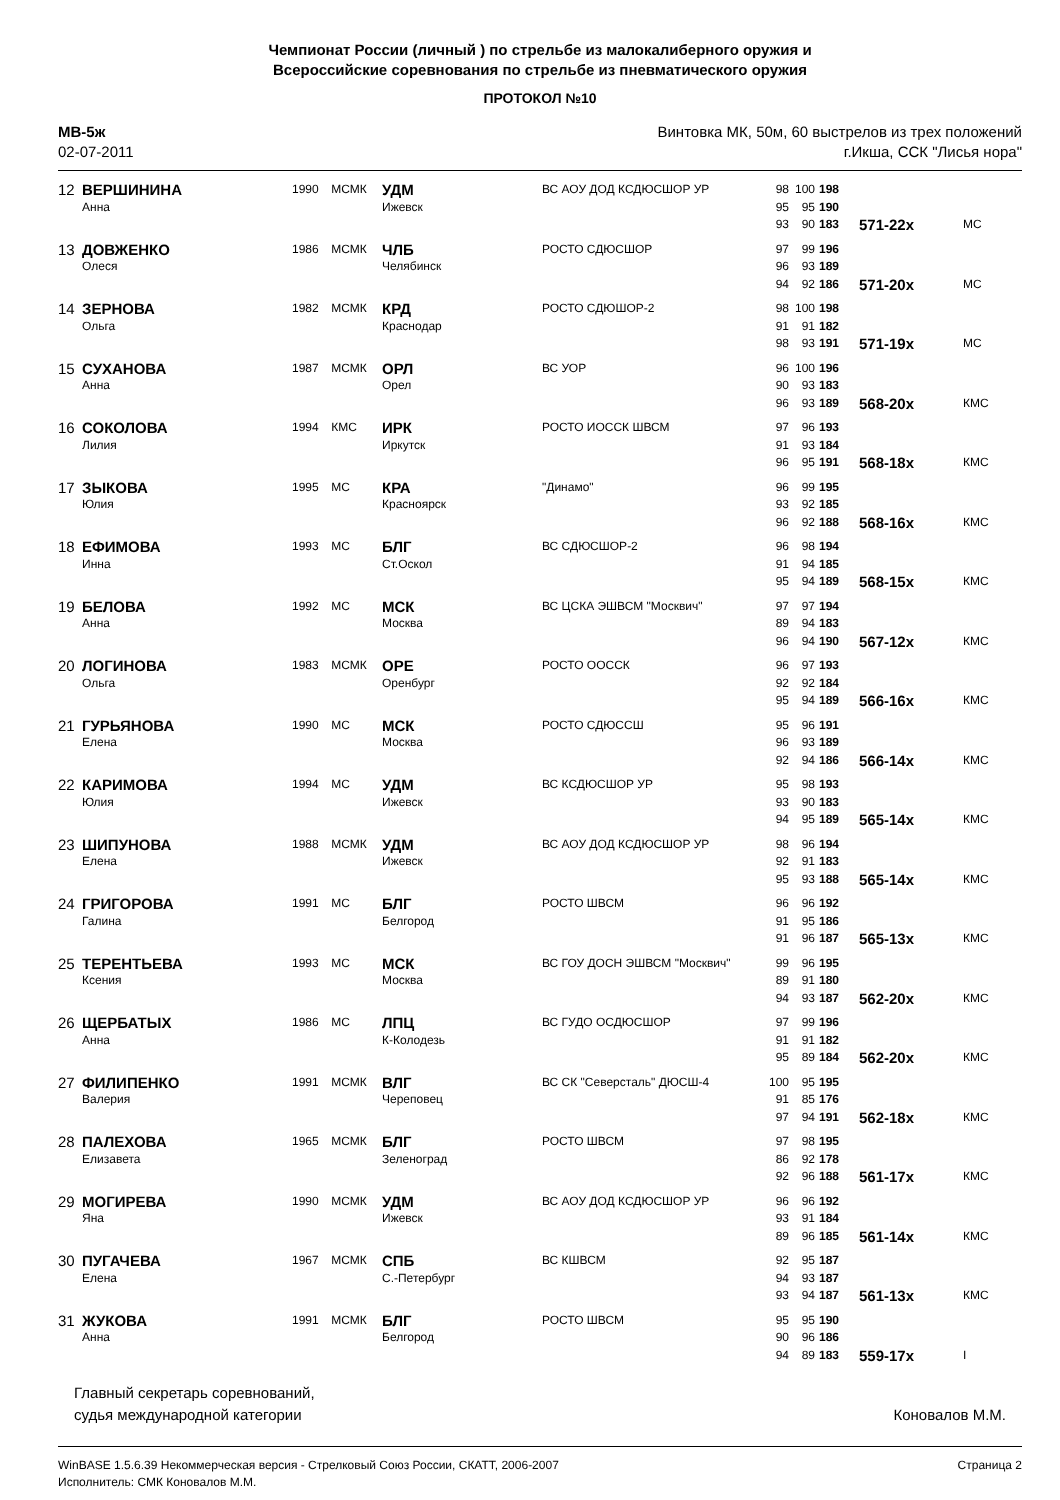Чемпионат России (личный ) по стрельбе из малокалиберного оружия и
Всероссийские соревнования по стрельбе из пневматического оружия
ПРОТОКОЛ №10
МВ-5ж
02-07-2011
Винтовка МК, 50м, 60 выстрелов из трех положений
г.Икша, ССК "Лисья нора"
| 12 | ВЕРШИНИНА | 1990 | МСМК | УДМ | ВС АОУ ДОД КСДЮСШОР УР | 98 | 100 | 198 | | |
| | Анна | | | Ижевск | | 95 | 95 | 190 | | |
| | | | | | | 93 | 90 | 183 | 571-22x | МС |
| 13 | ДОВЖЕНКО | 1986 | МСМК | ЧЛБ | РОСТО СДЮСШОР | 97 | 99 | 196 | | |
| | Олеся | | | Челябинск | | 96 | 93 | 189 | | |
| | | | | | | 94 | 92 | 186 | 571-20x | МС |
| 14 | ЗЕРНОВА | 1982 | МСМК | КРД | РОСТО СДЮШОР-2 | 98 | 100 | 198 | | |
| | Ольга | | | Краснодар | | 91 | 91 | 182 | | |
| | | | | | | 98 | 93 | 191 | 571-19x | МС |
| 15 | СУХАНОВА | 1987 | МСМК | ОРЛ | ВС УОР | 96 | 100 | 196 | | |
| | Анна | | | Орел | | 90 | 93 | 183 | | |
| | | | | | | 96 | 93 | 189 | 568-20x | КМС |
| 16 | СОКОЛОВА | 1994 | КМС | ИРК | РОСТО ИОССК ШВСМ | 97 | 96 | 193 | | |
| | Лилия | | | Иркутск | | 91 | 93 | 184 | | |
| | | | | | | 96 | 95 | 191 | 568-18x | КМС |
| 17 | ЗЫКОВА | 1995 | МС | КРА | "Динамо" | 96 | 99 | 195 | | |
| | Юлия | | | Красноярск | | 93 | 92 | 185 | | |
| | | | | | | 96 | 92 | 188 | 568-16x | КМС |
| 18 | ЕФИМОВА | 1993 | МС | БЛГ | ВС СДЮСШОР-2 | 96 | 98 | 194 | | |
| | Инна | | | Ст.Оскол | | 91 | 94 | 185 | | |
| | | | | | | 95 | 94 | 189 | 568-15x | КМС |
| 19 | БЕЛОВА | 1992 | МС | МСК | ВС ЦСКА ЭШВСМ "Москвич" | 97 | 97 | 194 | | |
| | Анна | | | Москва | | 89 | 94 | 183 | | |
| | | | | | | 96 | 94 | 190 | 567-12x | КМС |
| 20 | ЛОГИНОВА | 1983 | МСМК | ОРЕ | РОСТО ООССК | 96 | 97 | 193 | | |
| | Ольга | | | Оренбург | | 92 | 92 | 184 | | |
| | | | | | | 95 | 94 | 189 | 566-16x | КМС |
| 21 | ГУРЬЯНОВА | 1990 | МС | МСК | РОСТО СДЮССШ | 95 | 96 | 191 | | |
| | Елена | | | Москва | | 96 | 93 | 189 | | |
| | | | | | | 92 | 94 | 186 | 566-14x | КМС |
| 22 | КАРИМОВА | 1994 | МС | УДМ | ВС КСДЮСШОР УР | 95 | 98 | 193 | | |
| | Юлия | | | Ижевск | | 93 | 90 | 183 | | |
| | | | | | | 94 | 95 | 189 | 565-14x | КМС |
| 23 | ШИПУНОВА | 1988 | МСМК | УДМ | ВС АОУ ДОД КСДЮСШОР УР | 98 | 96 | 194 | | |
| | Елена | | | Ижевск | | 92 | 91 | 183 | | |
| | | | | | | 95 | 93 | 188 | 565-14x | КМС |
| 24 | ГРИГОРОВА | 1991 | МС | БЛГ | РОСТО ШВСМ | 96 | 96 | 192 | | |
| | Галина | | | Белгород | | 91 | 95 | 186 | | |
| | | | | | | 91 | 96 | 187 | 565-13x | КМС |
| 25 | ТЕРЕНТЬЕВА | 1993 | МС | МСК | ВС ГОУ ДОСН ЭШВСМ "Москвич" | 99 | 96 | 195 | | |
| | Ксения | | | Москва | | 89 | 91 | 180 | | |
| | | | | | | 94 | 93 | 187 | 562-20x | КМС |
| 26 | ЩЕРБАТЫХ | 1986 | МС | ЛПЦ | ВС ГУДО ОСДЮСШОР | 97 | 99 | 196 | | |
| | Анна | | | К-Колодезь | | 91 | 91 | 182 | | |
| | | | | | | 95 | 89 | 184 | 562-20x | КМС |
| 27 | ФИЛИПЕНКО | 1991 | МСМК | ВЛГ | ВС СК "Северсталь" ДЮСШ-4 | 100 | 95 | 195 | | |
| | Валерия | | | Череповец | | 91 | 85 | 176 | | |
| | | | | | | 97 | 94 | 191 | 562-18x | КМС |
| 28 | ПАЛЕХОВА | 1965 | МСМК | БЛГ | РОСТО ШВСМ | 97 | 98 | 195 | | |
| | Елизавета | | | Зеленоград | | 86 | 92 | 178 | | |
| | | | | | | 92 | 96 | 188 | 561-17x | КМС |
| 29 | МОГИРЕВА | 1990 | МСМК | УДМ | ВС АОУ ДОД КСДЮСШОР УР | 96 | 96 | 192 | | |
| | Яна | | | Ижевск | | 93 | 91 | 184 | | |
| | | | | | | 89 | 96 | 185 | 561-14x | КМС |
| 30 | ПУГАЧЕВА | 1967 | МСМК | СПБ | ВС КШВСМ | 92 | 95 | 187 | | |
| | Елена | | | С.-Петербург | | 94 | 93 | 187 | | |
| | | | | | | 93 | 94 | 187 | 561-13x | КМС |
| 31 | ЖУКОВА | 1991 | МСМК | БЛГ | РОСТО ШВСМ | 95 | 95 | 190 | | |
| | Анна | | | Белгород | | 90 | 96 | 186 | | |
| | | | | | | 94 | 89 | 183 | 559-17x | I |
Главный секретарь соревнований,
судья международной категории
Коновалов М.М.
WinBASE 1.5.6.39 Некоммерческая версия - Стрелковый Союз России, СКАТТ, 2006-2007
Исполнитель: СМК Коновалов М.М.
Страница 2